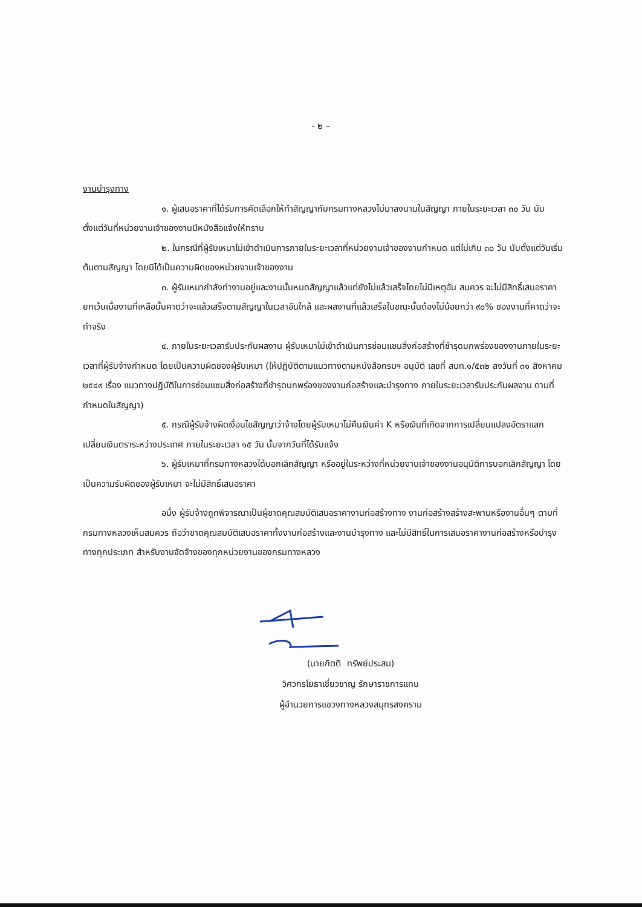- ๒ –
งานบำรุงทาง
๑. ผู้เสนอราคาที่ได้รับการคัดเลือกให้ทำสัญญากับกรมทางหลวงไม่มาลงนามในสัญญา ภายในระยะเวลา ๓๐ วัน นับตั้งแต่วันที่หน่วยงานเจ้าของงานมีหนังสือแจ้งให้ทราบ
๒. ในกรณีที่ผู้รับเหมาไม่เข้าดำเนินการภายในระยะเวลาที่หน่วยงานเจ้าของงานกำหนด แต่ไม่เกิน ๓๐ วัน นับตั้งแต่วันเริ่มต้นตามสัญญา โดยมิได้เป็นความผิดของหน่วยงานเจ้าของงาน
๓. ผู้รับเหมากำลังทำงานอยู่และงานนั้นหมดสัญญาแล้วแต่ยังไม่แล้วเสร็จโดยไม่มีเหตุอัน สมควร จะไม่มีสิทธิ์เสนอราคา ยกเว้นเมื่องานที่เหลือนั้นคาดว่าจะแล้วเสร็จตามสัญญาในเวลาอันใกล้ และผลงานที่แล้วเสร็จในขณะนั้นต้องไม่น้อยกว่า ๙๐% ของงานที่คาดว่าจะทำจริง
๔. ภายในระยะเวลารับประกันผลงาน ผู้รับเหมาไม่เข้าดำเนินการซ่อมแซมสิ่งก่อสร้างที่ชำรุดบกพร่องของงานภายในระยะเวลาที่ผู้รับจ้างกำหนด โดยเป็นความผิดของผุ้รับเหมา (ให้ปฏิบัติตามแนวทางตามหนังสือกรมฯ อนุมัติ เลขที่ สมท.๑/๕๓๒ ลงวันที่ ๓๑ สิงหาคม ๒๕๔๙ เรื่อง แนวทางปฏิบัติในการซ่อมแซมสิ่งก่อสร้างที่ชำรุดบกพร่องของงานก่อสร้างและบำรุงทาง ภายในระยะเวลารับประกันผลงาน ตามที่กำหนดในสัญญา)
๕. กรณีผู้รับจ้างผิดเงื่อนไขสัญญาว่าจ้างโดยผู้รับเหมาไม่คืนเงินค่า K หรือเงินที่เกิดจากการเปลี่ยนแปลงอัตราแลกเปลี่ยนเงินตราระหว่างประเทศ ภายในระยะเวลา ๑๕ วัน นั้บจากวันที่ได้รับแจ้ง
๖. ผู้รับเหมาที่กรมทางหลวงได้บอกเลิกสัญญา หรืออยู่ในระหว่างที่หน่วยงานเจ้าของงานอนุมัติการบอกเลิกสัญญา โดยเป็นความรับผิดของผู้รับเหมา จะไม่มีสิทธิ์เสนอราคา
อนึ่ง ผู้รับจ้างถูกพิจารณาเป็นผู้ขาดคุณสมบัติเสนอราคางานก่อสร้างทาง งานก่อสร้างสร้างสะพานหรืองานอื่นๆ ตามที่กรมทางหลวงเห็นสมควร ถือว่าขาดคุณสมบัติเสนอราคาทั้งงานก่อสร้างและงานบำรุงทาง และไม่มีสิทธิ์ในการเสนอราคางานก่อสร้างหรือบำรุงทางทุกประเภท สำหรับงานจัดจ้างของทุกหน่วยงานของกรมทางหลวง
(นายกิตติ ทรัพย์ประสม)
วิศวกรโยธาเชี่ยวชาญ รักษาราชการแทน
ผู้อำนวยการแขวงทางหลวงสมุทรสงคราม